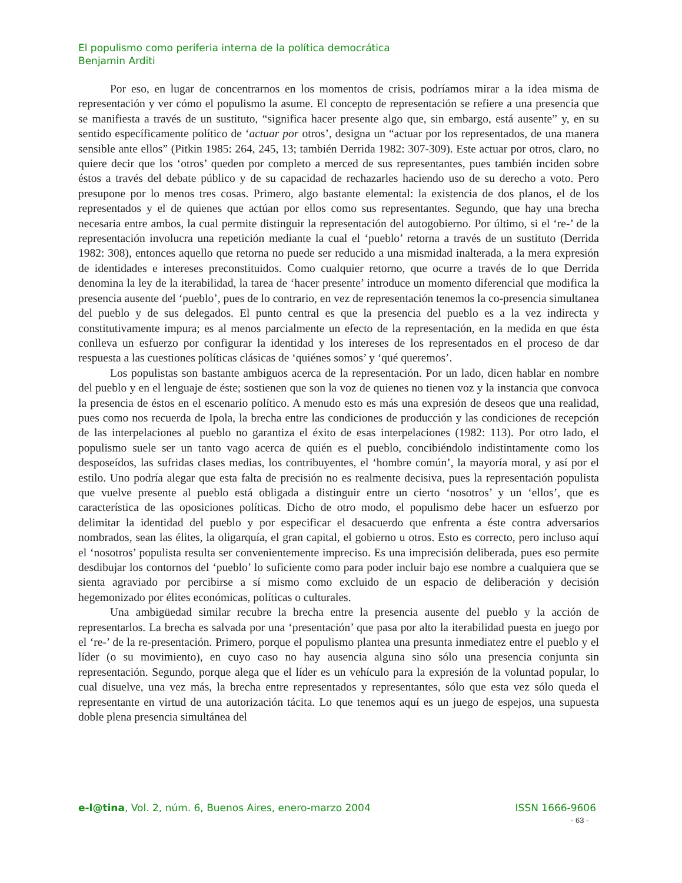El populismo como periferia interna de la política democrática
Benjamin Arditi
Por eso, en lugar de concentrarnos en los momentos de crisis, podríamos mirar a la idea misma de representación y ver cómo el populismo la asume. El concepto de representación se refiere a una presencia que se manifiesta a través de un sustituto, “significa hacer presente algo que, sin embargo, está ausente” y, en su sentido específicamente político de ‘actuar por otros’, designa un “actuar por los representados, de una manera sensible ante ellos” (Pitkin 1985: 264, 245, 13; también Derrida 1982: 307-309). Este actuar por otros, claro, no quiere decir que los ‘otros’ queden por completo a merced de sus representantes, pues también inciden sobre éstos a través del debate público y de su capacidad de rechazarles haciendo uso de su derecho a voto. Pero presupone por lo menos tres cosas. Primero, algo bastante elemental: la existencia de dos planos, el de los representados y el de quienes que actúan por ellos como sus representantes. Segundo, que hay una brecha necesaria entre ambos, la cual permite distinguir la representación del autogobierno. Por último, si el ‘re-’ de la representación involucra una repetición mediante la cual el ‘pueblo’ retorna a través de un sustituto (Derrida 1982: 308), entonces aquello que retorna no puede ser reducido a una mismidad inalterada, a la mera expresión de identidades e intereses preconstituidos. Como cualquier retorno, que ocurre a través de lo que Derrida denomina la ley de la iterabilidad, la tarea de ‘hacer presente’ introduce un momento diferencial que modifica la presencia ausente del ‘pueblo’, pues de lo contrario, en vez de representación tenemos la co-presencia simultanea del pueblo y de sus delegados. El punto central es que la presencia del pueblo es a la vez indirecta y constitutivamente impura; es al menos parcialmente un efecto de la representación, en la medida en que ésta conlleva un esfuerzo por configurar la identidad y los intereses de los representados en el proceso de dar respuesta a las cuestiones políticas clásicas de ‘quiénes somos’ y ‘qué queremos’.
Los populistas son bastante ambiguos acerca de la representación. Por un lado, dicen hablar en nombre del pueblo y en el lenguaje de éste; sostienen que son la voz de quienes no tienen voz y la instancia que convoca la presencia de éstos en el escenario político. A menudo esto es más una expresión de deseos que una realidad, pues como nos recuerda de Ipola, la brecha entre las condiciones de producción y las condiciones de recepción de las interpelaciones al pueblo no garantiza el éxito de esas interpelaciones (1982: 113). Por otro lado, el populismo suele ser un tanto vago acerca de quién es el pueblo, concibiéndolo indistintamente como los desposeídos, las sufridas clases medias, los contribuyentes, el ‘hombre común’, la mayoría moral, y así por el estilo. Uno podría alegar que esta falta de precisión no es realmente decisiva, pues la representación populista que vuelve presente al pueblo está obligada a distinguir entre un cierto ‘nosotros’ y un ‘ellos’, que es característica de las oposiciones políticas. Dicho de otro modo, el populismo debe hacer un esfuerzo por delimitar la identidad del pueblo y por especificar el desacuerdo que enfrenta a éste contra adversarios nombrados, sean las élites, la oligarquía, el gran capital, el gobierno u otros. Esto es correcto, pero incluso aquí el ‘nosotros’ populista resulta ser convenientemente impreciso. Es una imprecisión deliberada, pues eso permite desdibujar los contornos del ‘pueblo’ lo suficiente como para poder incluir bajo ese nombre a cualquiera que se sienta agraviado por percibirse a sí mismo como excluido de un espacio de deliberación y decisión hegemonizado por élites económicas, políticas o culturales.
Una ambigüedad similar recubre la brecha entre la presencia ausente del pueblo y la acción de representarlos. La brecha es salvada por una ‘presentación’ que pasa por alto la iterabilidad puesta en juego por el ‘re-’ de la re-presentación. Primero, porque el populismo plantea una presunta inmediatez entre el pueblo y el líder (o su movimiento), en cuyo caso no hay ausencia alguna sino sólo una presencia conjunta sin representación. Segundo, porque alega que el líder es un vehículo para la expresión de la voluntad popular, lo cual disuelve, una vez más, la brecha entre representados y representantes, sólo que esta vez sólo queda el representante en virtud de una autorización tácita. Lo que tenemos aquí es un juego de espejos, una supuesta doble plena presencia simultánea del
e-l@tina, Vol. 2, núm. 6, Buenos Aires, enero-marzo 2004 ISSN 1666-9606
- 63 -